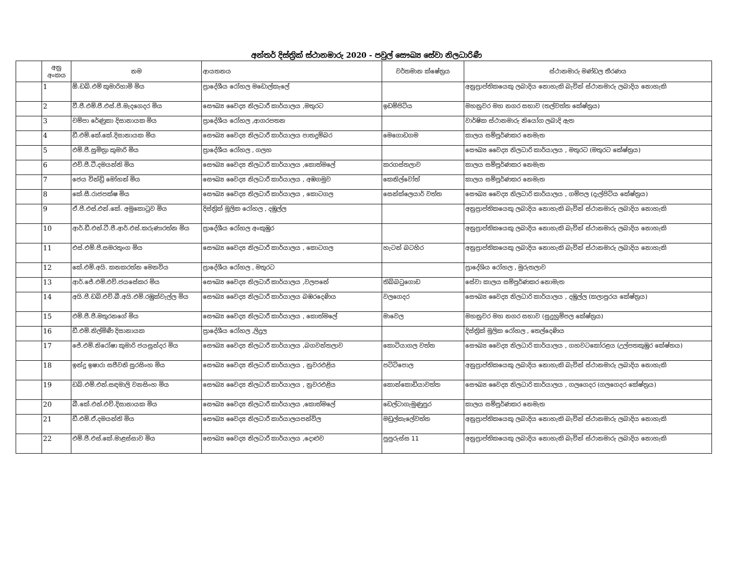අන්තර් දිස්ත්‍රික් ස්ථානමාරු 2020 - පවුල් සෞඛ්‍ය සේවා නිලධාරිණී
| | අනු අංකය | නම | ආයතනය | වර්තමාන ක්ෂේත්‍රය | ස්ථානමාරු මණ්ඩල තීරණය |
| --- | --- | --- | --- | --- | --- |
| | 1 | ඕ.ඩබ්.එම් කුමාරිහාමි මිය | ප්‍රාදේශීය රෝහල මඩොල්කැලේ | | අනුප්‍රාප්තිකයෙකු ලබාදිය නොහැකි බැවින් ස්ථානමාරු ලබාදිය නොහැකි |
| | 2 | වී.ජී.එම්.ජී.එස්.පී.මැදගෙදර මිය | සෞඛ්‍ය වෛද්‍ය නිලධාරී කාර්යාලය ,මතුරට | ඉඩම්පිටිය | මහනුවර මහ නගර සභාව (තල්වත්ත කේෂ්ත්‍රය) |
| | 3 | චම්පා රේණුකා දිසානායක මිය | ප්‍රාදේශීය රෝහල ,ආගරපතන | | වාර්ෂික ස්ථානමාරු නියෝග ලබාදි ඇත |
| | 4 | ඩී.එම්.කේ.කේ.දිසානායක මිය | සෞඛ්‍ය වෛද්‍ය නිලධාරී කාර්යාලය පාතදුම්බර | මෙගොඩගම | කාලය සම්පූර්ණකර නෙමැත |
| | 5 | එම්.ජී.සුමිත්‍රා කුමාරි මිය | ප්‍රාදේශීය රෝහල , ගලහ | | සෞඛ්‍ය වෛද්‍ය නිලධාරි කාර්යාලය , මතුරට (මතුරට කේෂ්ත්‍රය) |
| | 6 | එච්.ජී.ටී.දමයන්ති මිය | සෞඛ්‍ය වෛද්‍ය නිලධාරී කාර්යාලය ,කොත්මලේ | කරගස්තලාව | කාලය සම්පූර්ණකර නෙමැත |
| | 7 | ජෙය වින්ඩ්‍රි මෝහන් මිය | සෞඛ්‍ය වෛද්‍ය නිලධාරී කාර්යාලය , අඹගමුව | කෙනිල්වෝත් | කාලය සම්පූර්ණකර නෙමැත |
| | 8 | කේ.සී.රාජපක්ෂ මිය | සෞඛ්‍ය වෛද්‍ය නිලධාරී කාර්යාලය , කොටගල | සෙන්ක්ලෙයාර් වත්ත | සෞඛ්‍ය වෛද්‍ය නිලධාරි කාර්යාලය , ගම්පල (දැල්පිටිය කේෂ්ත්‍රය) |
| | 9 | ඒ.පී.එස්.එන්.කේ. අමුකොටුව මිය | දිස්ත්‍රික් මූලික රෝහල , දඹුල්ල | | අනුප්‍රාප්තිකයෙකු ලබාදිය නොහැකි බැවින් ස්ථානමාරු ලබාදිය නොහැකි |
| | 10 | ආර්.ඩී.එන්.ටී.ජී.ආර්.එස්.කරුණාරත්න මිය | ප්‍රාදේශීය රෝහල අංකුඹුර | | අනුප්‍රාප්තිකයෙකු ලබාදිය නොහැකි බැවින් ස්ථානමාරු ලබාදිය නොහැකි |
| | 11 | එස්.එම්.පී.සමරතුංග මිය | සෞඛ්‍ය වෛද්‍ය නිලධාරී කාර්යාලය , කොටගල | හැටන් බටහිර | අනුප්‍රාප්තිකයෙකු ලබාදිය නොහැකි බැවින් ස්ථානමාරු ලබාදිය නොහැකි |
| | 12 | කේ.එම්.අයි. කනකරත්න මෙනවිය | ප්‍රාදේශීය රෝහල , මතුරට | | ප්‍රාදේශිය රෝහල , මුරුතලාව |
| | 13 | ආර්.ජේ.එම්.එච්.ජයසේකර මිය | සෞඛ්‍ය වෛද්‍ය නිලධාරී කාර්යාලය ,වලපනේ | තිබ්බටුගොඩ | සේවා කාලය සම්පූර්ණකර නොමැත |
| | 14 | අයි.පී.ඩබ්.එච්.බී.අයි.එම්.රඹුක්වැල්ල මිය | සෞඛ්‍ය වෛද්‍ය නිලධාරී කාර්යාලය බඹරදෙණිය | වලගෙදර | සෞඛ්‍ය වෛද්‍ය නිලධාරි කාර්යාලය , දඹුල්ල (කලාපුරය කේෂ්ත්‍රය) |
| | 15 | එම්.ජී.ජී.මතුරනගේ මිය | සෞඛ්‍ය වෛද්‍ය නිලධාරී කාර්යාලය , කොත්මලේ | මාවෙල | මහනුවර මහ නගර සභාව (සුදුහුම්පල කේෂ්ත්‍රය) |
| | 16 | ඩී.එම්.නිල්මිණී දිසානායක | ප්‍රාදේශීය රෝහල ,ලිදුල | | දිස්ත්‍රික් මූලික රෝහල , තෙල්දෙණිය |
| | 17 | ජේ.එම්.නිරෝෂා කුමාරි ජයසුන්දර මිය | සෞඛ්‍ය වෛද්‍ය නිලධාරී කාර්යාලය ,බගවන්තලාව | කොටියාගල වත්ත | සෞඛ්‍ය වෛද්‍ය නිලධාරි කාර්යාලය , ගහවටකෝරළය (උල්පතකුඹුර කේෂ්තය) |
| | 18 | ඉන්දු ඉෂාරා සජීවනි සුරසිංහ මිය | සෞඛ්‍ය වෛද්‍ය නිලධාරී කාර්යාලය , නුවරඑළිය | පට්ටිපොල | අනුප්‍රාප්තිකයෙකු ලබාදිය නොහැකි බැවින් ස්ථානමාරු ලබාදිය නොහැකි |
| | 19 | ඩබ්.එම්.එන්.සඳමාලි වනසිංහ මිය | සෞඛ්‍ය වෛද්‍ය නිලධාරී කාර්යාලය , නුවරඑළිය | කොන්කොඩියාවත්ත | සෞඛ්‍ය වෛද්‍ය නිලධාරි කාර්යාලය , ගලගෙදර (ගලගෙදර කේෂ්ත්‍රය) |
| | 20 | බී.කේ.එන්.එච්.දිසානායක මිය | සෞඛ්‍ය වෛද්‍ය නිලධාරී කාර්යාලය ,කොත්මලේ | ඩෙල්ටාගැමුණුපුර | කාලය සම්පූර්ණකර නෙමැත |
| | 21 | ඩී.එම්.ඒ.දමයන්ති මිය | සෞඛ්‍ය වෛද්‍ය නිලධාරී කාර්යාලයපන්විල | මඩුල්කැලේවත්ත | අනුප්‍රාප්තිකයෙකු ලබාදිය නොහැකි බැවින් ස්ථානමාරු ලබාදිය නොහැකි |
| | 22 | එම්.ජී.එස්.කේ.මාළස්සාව මිය | සෞඛ්‍ය වෛද්‍ය නිලධාරී කාර්යාලය ,දොළුව | පුපුරුස්ස 11 | අනුප්‍රාප්තිකයෙකු ලබාදිය නොහැකි බැවින් ස්ථානමාරු ලබාදිය නොහැකි |